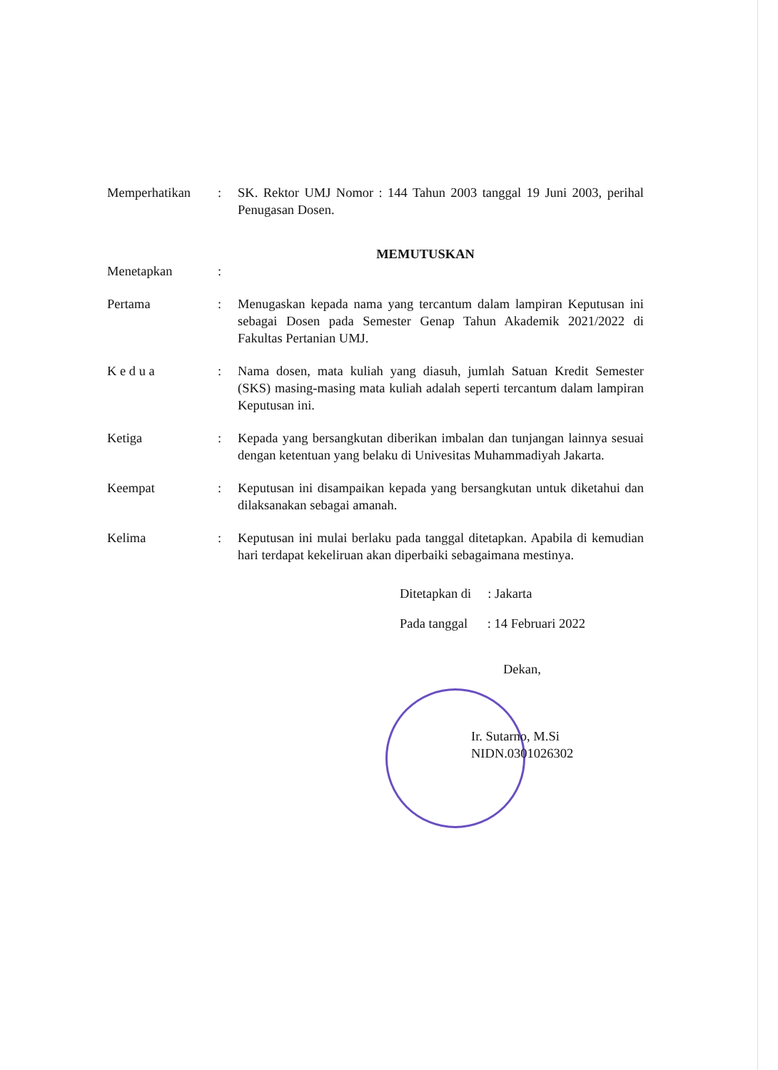Memperhatikan : SK. Rektor UMJ Nomor : 144 Tahun 2003 tanggal 19 Juni 2003, perihal Penugasan Dosen.
MEMUTUSKAN
Menetapkan :
Pertama : Menugaskan kepada nama yang tercantum dalam lampiran Keputusan ini sebagai Dosen pada Semester Genap Tahun Akademik 2021/2022 di Fakultas Pertanian UMJ.
K e d u a : Nama dosen, mata kuliah yang diasuh, jumlah Satuan Kredit Semester (SKS) masing-masing mata kuliah adalah seperti tercantum dalam lampiran Keputusan ini.
Ketiga : Kepada yang bersangkutan diberikan imbalan dan tunjangan lainnya sesuai dengan ketentuan yang belaku di Univesitas Muhammadiyah Jakarta.
Keempat : Keputusan ini disampaikan kepada yang bersangkutan untuk diketahui dan dilaksanakan sebagai amanah.
Kelima : Keputusan ini mulai berlaku pada tanggal ditetapkan. Apabila di kemudian hari terdapat kekeliruan akan diperbaiki sebagaimana mestinya.
Ditetapkan di : Jakarta
Pada tanggal : 14 Februari 2022
Dekan,
Ir. Sutarno, M.Si
NIDN.0301026302